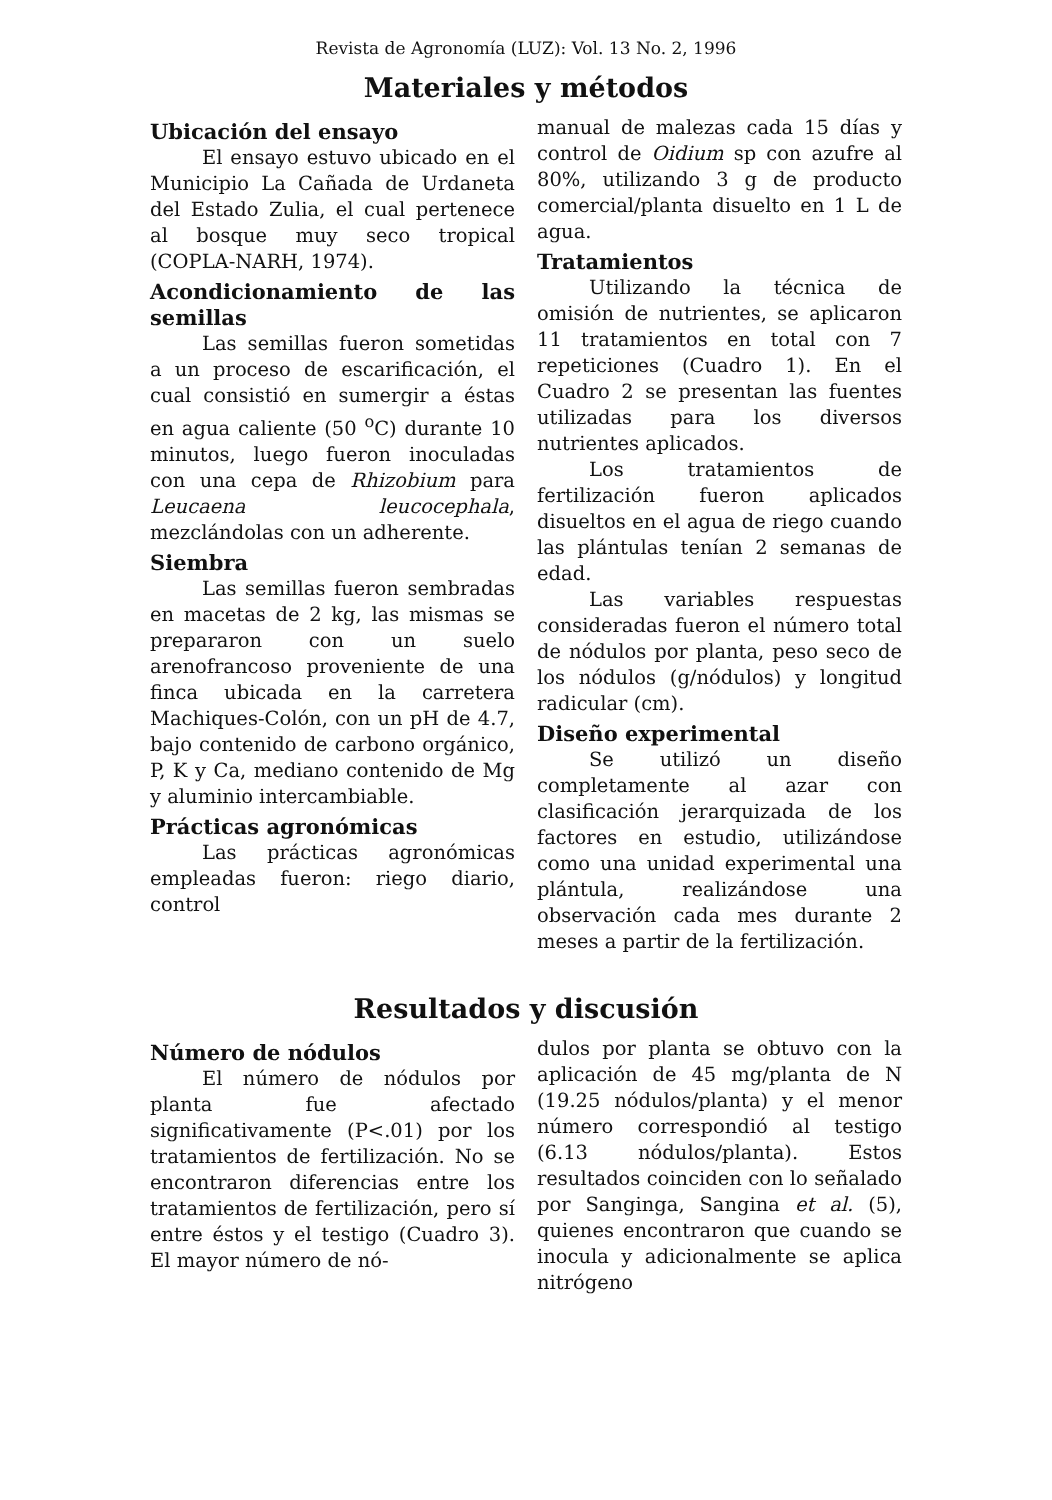Revista de Agronomía (LUZ): Vol. 13 No. 2, 1996
Materiales y métodos
Ubicación del ensayo
El ensayo estuvo ubicado en el Municipio La Cañada de Urdaneta del Estado Zulia, el cual pertenece al bosque muy seco tropical (COPLA-NARH, 1974).
Acondicionamiento de las semillas
Las semillas fueron sometidas a un proceso de escarificación, el cual consistió en sumergir a éstas en agua caliente (50 <sup>o</sup>C) durante 10 minutos, luego fueron inoculadas con una cepa de Rhizobium para Leucaena leucocephala, mezclándolas con un adherente.
Siembra
Las semillas fueron sembradas en macetas de 2 kg, las mismas se prepararon con un suelo arenofrancoso proveniente de una finca ubicada en la carretera Machiques-Colón, con un pH de 4.7, bajo contenido de carbono orgánico, P, K y Ca, mediano contenido de Mg y aluminio intercambiable.
Prácticas agronómicas
Las prácticas agronómicas empleadas fueron: riego diario, control
manual de malezas cada 15 días y control de Oidium sp con azufre al 80%, utilizando 3 g de producto comercial/planta disuelto en 1 L de agua.
Tratamientos
Utilizando la técnica de omisión de nutrientes, se aplicaron 11 tratamientos en total con 7 repeticiones (Cuadro 1). En el Cuadro 2 se presentan las fuentes utilizadas para los diversos nutrientes aplicados.
Los tratamientos de fertilización fueron aplicados disueltos en el agua de riego cuando las plántulas tenían 2 semanas de edad.
Las variables respuestas consideradas fueron el número total de nódulos por planta, peso seco de los nódulos (g/nódulos) y longitud radicular (cm).
Diseño experimental
Se utilizó un diseño completamente al azar con clasificación jerarquizada de los factores en estudio, utilizándose como una unidad experimental una plántula, realizándose una observación cada mes durante 2 meses a partir de la fertilización.
Resultados y discusión
Número de nódulos
El número de nódulos por planta fue afectado significativamente (P<.01) por los tratamientos de fertilización. No se encontraron diferencias entre los tratamientos de fertilización, pero sí entre éstos y el testigo (Cuadro 3). El mayor número de nó-
dulos por planta se obtuvo con la aplicación de 45 mg/planta de N (19.25 nódulos/planta) y el menor número correspondió al testigo (6.13 nódulos/planta). Estos resultados coinciden con lo señalado por Sanginga, Sangina et al. (5), quienes encontraron que cuando se inocula y adicionalmente se aplica nitrógeno